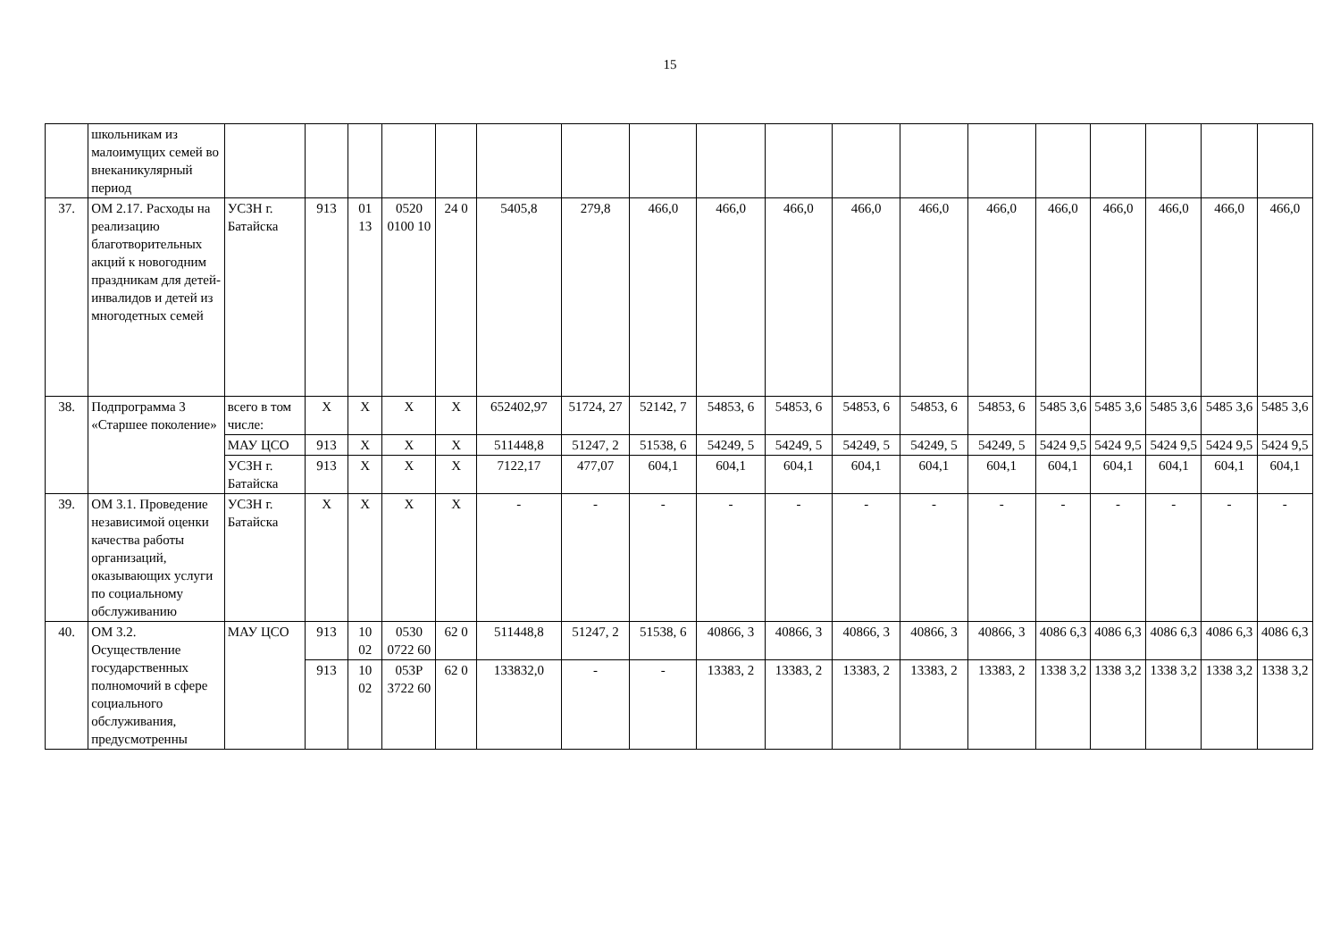15
| | школьникам из малоимущих семей во внеканикулярный период | | | | | | | | | | | | | | | | | | |
| 37. | ОМ 2.17. Расходы на реализацию благотворительных акций к новогодним праздникам для детей-инвалидов и детей из многодетных семей | УСЗН г. Батайска | 913 | 01 13 | 0520 0100 10 | 24 0 | 5405,8 | 279,8 | 466,0 | 466,0 | 466,0 | 466,0 | 466,0 | 466,0 | 466,0 | 466,0 | 466,0 | 466,0 | 466,0 |
| 38. | Подпрограмма 3 «Старшее поколение» | всего в том числе: | X | X | X | X | 652402,97 | 51724, 27 | 52142, 7 | 54853, 6 | 54853, 6 | 54853, 6 | 54853, 6 | 54853, 6 | 5485 3,6 | 5485 3,6 | 5485 3,6 | 5485 3,6 | 5485 3,6 |
| | | МАУ ЦСО | 913 | X | X | X | 511448,8 | 51247, 2 | 51538, 6 | 54249, 5 | 54249, 5 | 54249, 5 | 54249, 5 | 54249, 5 | 5424 9,5 | 5424 9,5 | 5424 9,5 | 5424 9,5 | 5424 9,5 |
| | | УСЗН г. Батайска | 913 | X | X | X | 7122,17 | 477,07 | 604,1 | 604,1 | 604,1 | 604,1 | 604,1 | 604,1 | 604,1 | 604,1 | 604,1 | 604,1 | 604,1 |
| 39. | ОМ 3.1. Проведение независимой оценки качества работы организаций, оказывающих услуги по социальному обслуживанию | УСЗН г. Батайска | X | X | X | X | - | - | - | - | - | - | - | - | - | - | - | - | - |
| 40. | ОМ 3.2. Осуществление государственных полномочий в сфере социального обслуживания, предусмотренны | МАУ ЦСО | 913 | 10 02 | 0530 0722 60 | 62 0 | 511448,8 | 51247, 2 | 51538, 6 | 40866, 3 | 40866, 3 | 40866, 3 | 40866, 3 | 40866, 3 | 4086 6,3 | 4086 6,3 | 4086 6,3 | 4086 6,3 | 4086 6,3 |
| | | | 913 | 10 02 | 053P 3722 60 | 62 0 | 133832,0 | - | - | 13383, 2 | 13383, 2 | 13383, 2 | 13383, 2 | 13383, 2 | 1338 3,2 | 1338 3,2 | 1338 3,2 | 1338 3,2 | 1338 3,2 |